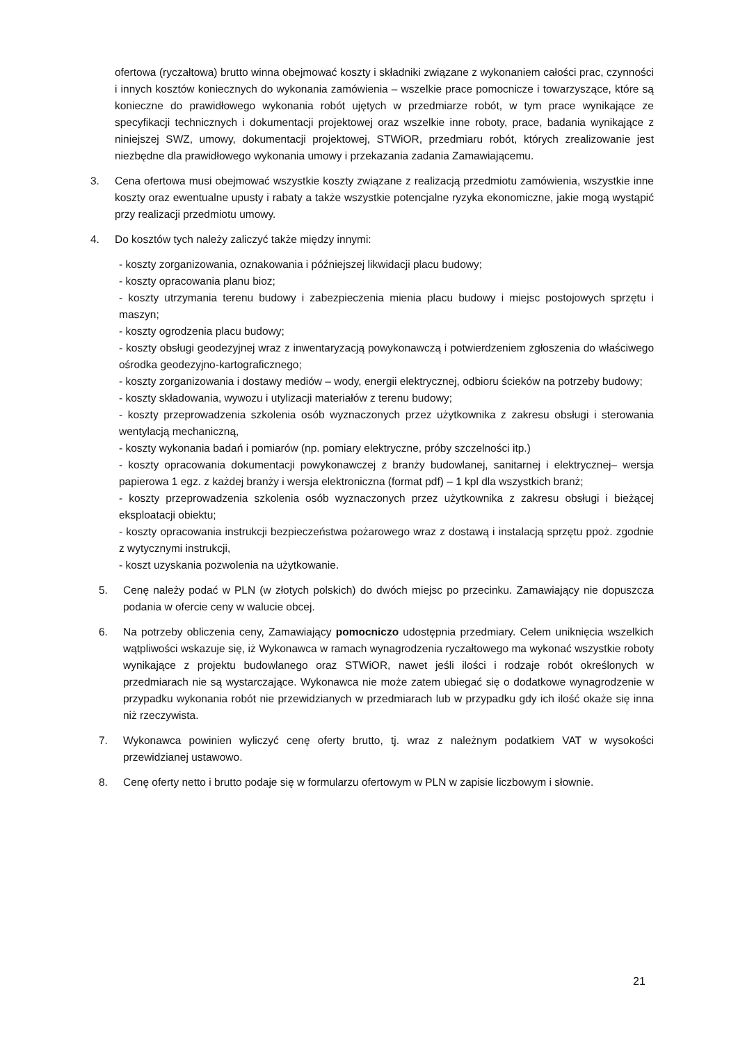ofertowa (ryczałtowa) brutto winna obejmować koszty i składniki związane z wykonaniem całości prac, czynności i innych kosztów koniecznych do wykonania zamówienia – wszelkie prace pomocnicze i towarzyszące, które są konieczne do prawidłowego wykonania robót ujętych w przedmiarze robót, w tym prace wynikające ze specyfikacji technicznych i dokumentacji projektowej oraz wszelkie inne roboty, prace, badania wynikające z niniejszej SWZ, umowy, dokumentacji projektowej, STWiOR, przedmiaru robót, których zrealizowanie jest niezbędne dla prawidłowego wykonania umowy i przekazania zadania Zamawiającemu.
3. Cena ofertowa musi obejmować wszystkie koszty związane z realizacją przedmiotu zamówienia, wszystkie inne koszty oraz ewentualne upusty i rabaty a także wszystkie potencjalne ryzyka ekonomiczne, jakie mogą wystąpić przy realizacji przedmiotu umowy.
4. Do kosztów tych należy zaliczyć także między innymi:
- koszty zorganizowania, oznakowania i późniejszej likwidacji placu budowy;
- koszty opracowania planu bioz;
- koszty utrzymania terenu budowy i zabezpieczenia mienia placu budowy i miejsc postojowych sprzętu i maszyn;
- koszty ogrodzenia placu budowy;
- koszty obsługi geodezyjnej wraz z inwentaryzacją powykonawczą i potwierdzeniem zgłoszenia do właściwego ośrodka geodezyjno-kartograficznego;
- koszty zorganizowania i dostawy mediów – wody, energii elektrycznej, odbioru ścieków na potrzeby budowy;
- koszty składowania, wywozu i utylizacji materiałów z terenu budowy;
- koszty przeprowadzenia szkolenia osób wyznaczonych przez użytkownika z zakresu obsługi i sterowania wentylacją mechaniczną,
- koszty wykonania badań i pomiarów (np. pomiary elektryczne, próby szczelności itp.)
- koszty opracowania dokumentacji powykonawczej z branży budowlanej, sanitarnej i elektrycznej– wersja papierowa 1 egz. z każdej branży i wersja elektroniczna (format pdf) – 1 kpl dla wszystkich branż;
- koszty przeprowadzenia szkolenia osób wyznaczonych przez użytkownika z zakresu obsługi i bieżącej eksploatacji obiektu;
- koszty opracowania instrukcji bezpieczeństwa pożarowego wraz z dostawą i instalacją sprzętu ppoż. zgodnie z wytycznymi instrukcji,
- koszt uzyskania pozwolenia na użytkowanie.
5. Cenę należy podać w PLN (w złotych polskich) do dwóch miejsc po przecinku. Zamawiający nie dopuszcza podania w ofercie ceny w walucie obcej.
6. Na potrzeby obliczenia ceny, Zamawiający pomocniczo udostępnia przedmiary. Celem uniknięcia wszelkich wątpliwości wskazuje się, iż Wykonawca w ramach wynagrodzenia ryczałtowego ma wykonać wszystkie roboty wynikające z projektu budowlanego oraz STWiOR, nawet jeśli ilości i rodzaje robót określonych w przedmiarach nie są wystarczające. Wykonawca nie może zatem ubiegać się o dodatkowe wynagrodzenie w przypadku wykonania robót nie przewidzianych w przedmiarach lub w przypadku gdy ich ilość okaże się inna niż rzeczywista.
7. Wykonawca powinien wyliczyć cenę oferty brutto, tj. wraz z należnym podatkiem VAT w wysokości przewidzianej ustawowo.
8. Cenę oferty netto i brutto podaje się w formularzu ofertowym w PLN w zapisie liczbowym i słownie.
21